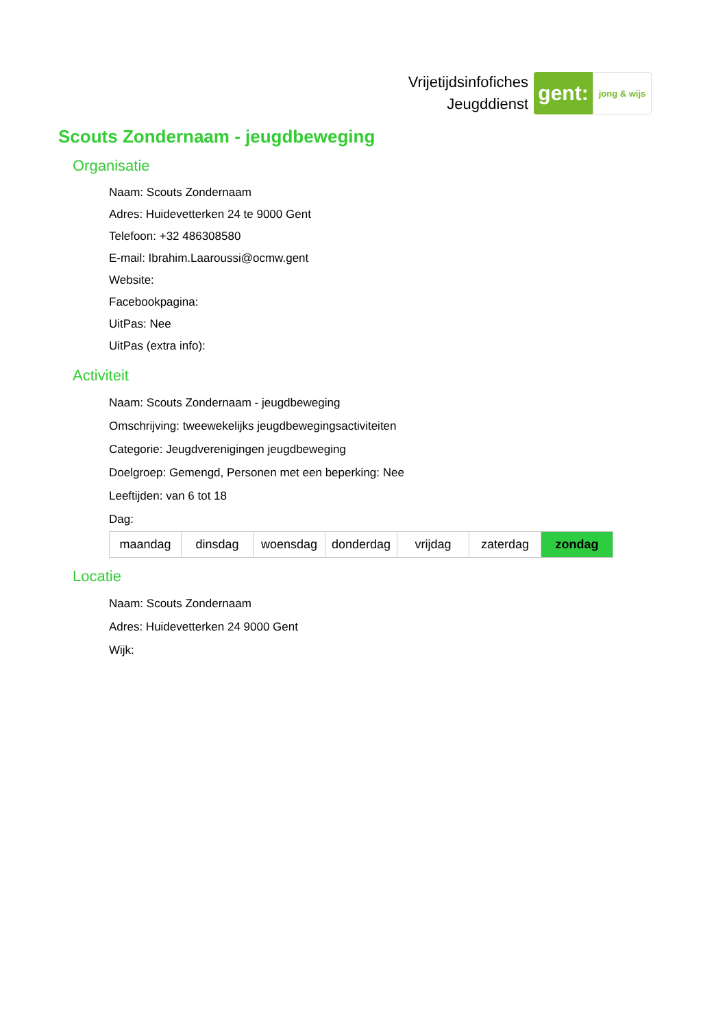Vrijetijdsinfofiches
Jeugddienst
gent:
jong & wijs
Scouts Zondernaam - jeugdbeweging
Organisatie
Naam: Scouts Zondernaam
Adres: Huidevetterken 24 te 9000 Gent
Telefoon: +32 486308580
E-mail: Ibrahim.Laaroussi@ocmw.gent
Website:
Facebookpagina:
UitPas: Nee
UitPas (extra info):
Activiteit
Naam: Scouts Zondernaam - jeugdbeweging
Omschrijving: tweewekelijks jeugdbewegingsactiviteiten
Categorie: Jeugdverenigingen jeugdbeweging
Doelgroep: Gemengd, Personen met een beperking: Nee
Leeftijden: van 6 tot 18
Dag:
| maandag | dinsdag | woensdag | donderdag | vrijdag | zaterdag | zondag |
Locatie
Naam: Scouts Zondernaam
Adres: Huidevetterken 24 9000 Gent
Wijk: